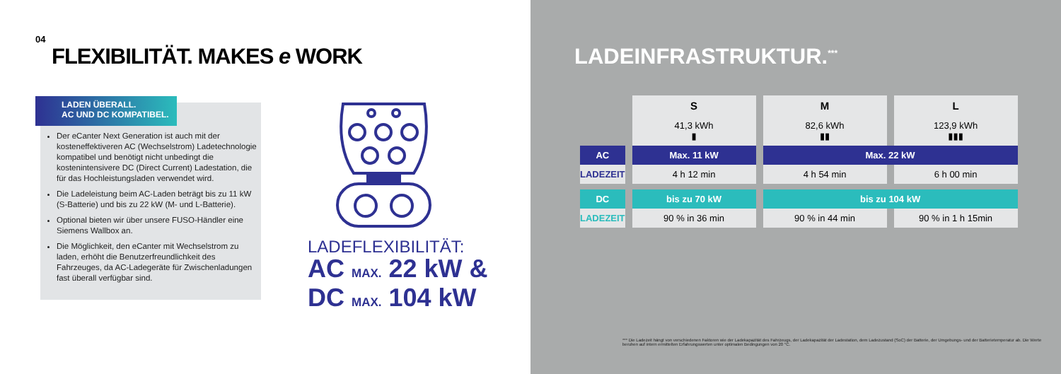04
FLEXIBILITÄT. MAKES e WORK
LADEN ÜBERALL.
AC UND DC KOMPATIBEL.
Der eCanter Next Generation ist auch mit der kosteneffektiveren AC (Wechselstrom) Ladetechnologie kompatibel und benötigt nicht unbedingt die kostenintensivere DC (Direct Current) Ladestation, die für das Hochleistungsladen verwendet wird.
Die Ladeleistung beim AC-Laden beträgt bis zu 11 kW (S-Batterie) und bis zu 22 kW (M- und L-Batterie).
Optional bieten wir über unsere FUSO-Händler eine Siemens Wallbox an.
Die Möglichkeit, den eCanter mit Wechselstrom zu laden, erhöht die Benutzerfreundlichkeit des Fahrzeuges, da AC-Ladegeräte für Zwischenladungen fast überall verfügbar sind.
LADEFLEXIBILITÄT:
AC MAX. 22 kW &
DC MAX. 104 kW
LADEINFRASTRUKTUR.<sup>***</sup>
| | S | M | L |
| | 41,3 kWh ▮ | 82,6 kWh ▮▮ | 123,9 kWh ▮▮▮ |
| AC | Max. 11 kW | Max. 22 kW | |
| LADEZEIT | 4 h 12 min | 4 h 54 min | 6 h 00 min |
| DC | bis zu 70 kW | bis zu 104 kW | |
| LADEZEIT | 90 % in 36 min | 90 % in 44 min | 90 % in 1 h 15min |
*** Die Ladezeit hängt von verschiedenen Faktoren wie der Ladekapazität des Fahrzeugs, der Ladekapazität der Ladestation, dem Ladezustand (SoC) der Batterie, der Umgebungs- und der Batterietemperatur ab. Die Werte beruhen auf intern ermittelten Erfahrungswerten unter optimalen Bedingungen von 20 °C.